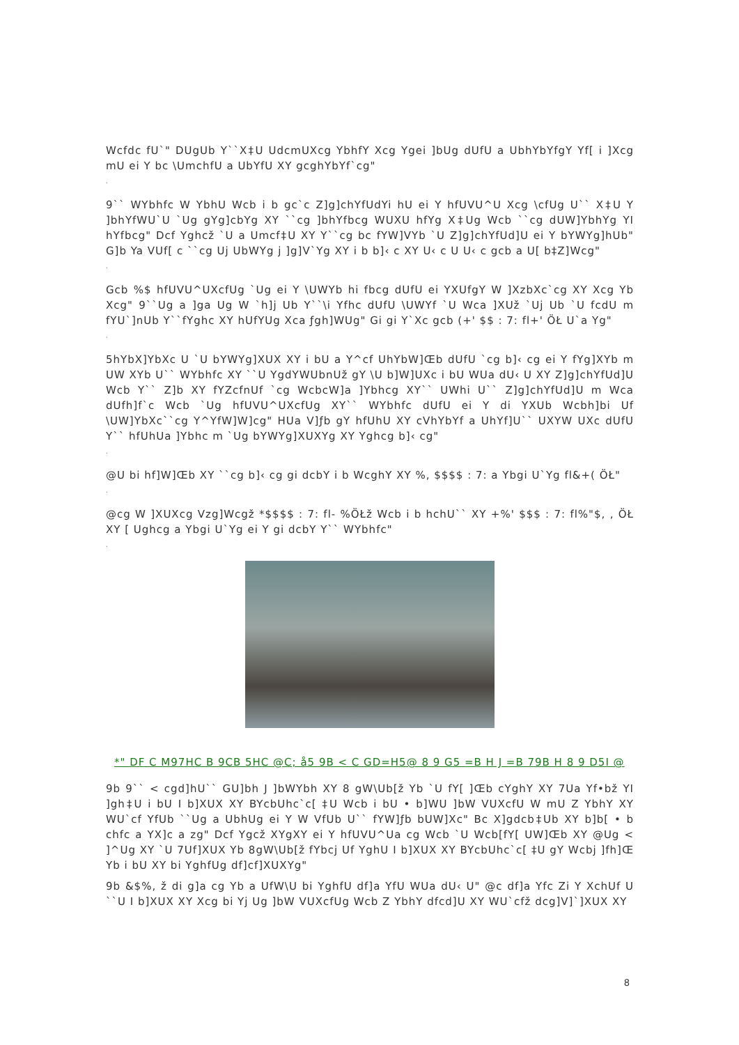Wcfdc fU`" DUgUb Y``X‡U UdcmUXcg YbhfY Xcg Ygei ]bUg dUfU a UbhYbYfgY Yf[ i ]Xcg mU ei Y bc \UmchfU a UbYfU XY gcghYbYf`cg"
·
9`` WYbhfc W YbhU Wcb i b gc`c Z]g]chYfUdYi hU ei Y hfUVU^U Xcg \cfUg U`` X‡U Y ]bhYfWU`U `Ug gYg]cbYg XY ``cg ]bhYfbcg WUXU hfYg X‡Ug Wcb ``cg dUW]YbhYg YI hYfbcg" Dcf Yghcž `U a Umcf‡U XY Y``cg bc fYW]VYb `U Z]g]chYfUd]U ei Y bYWYg]hUb" G]b Ya VUf[ c ``cg Uj UbWYg j ]g]V`Yg XY i b b]‹ c XY U‹ c U U‹ c gcb a U[ b‡Z]Wcg"
·
Gcb %$ hfUVU^UXcfUg `Ug ei Y \UWYb hi fbcg dUfU ei YXUfgY W ]XzbXc`cg XY Xcg Yb Xcg" 9``Ug a ]ga Ug W `h]j Ub Y``\i Yfhc dUfU \UWYf `U Wca ]XUž `Uj Ub `U fcdU m fYU`]nUb Y``fYghc XY hUfYUg Xca ƒgh]WUg" Gi gi Y`Xc gcb (+' $$ : 7: fl+' ÖŁ U`a Yg"
·
5hYbX]YbXc U `U bYWYg]XUX XY i bU a Y^cf UhYbW]Œb dUfU `cg b]‹ cg ei Y fYg]XYb m UW XYb U`` WYbhfc XY ``U YgdYWUbnUž gY \U b]W]UXc i bU WUa dU‹ U XY Z]g]chYfUd]U Wcb Y`` Z]b XY fYZcfnUf `cg WcbcW]a ]Ybhcg XY`` UWhi U`` Z]g]chYfUd]U m Wca dUfh]f`c Wcb `Ug hfUVU^UXcfUg XY`` WYbhfc dUfU ei Y di YXUb Wcbh]bi Uf \UW]YbXc``cg Y^YfW]W]cg" HUa V]ƒb gY hfUhU XY cVhYbYf a UhYf]U`` UXYW UXc dUfU Y`` hfUhUa ]Ybhc m `Ug bYWYg]XUXYg XY Yghcg b]‹ cg"
·
@U bi hf]W]Œb XY ``cg b]‹ cg gi dcbY i b WcghY XY %, $$$$ : 7: a Ybgi U`Yg fl&+( ÖŁ"
·
@cg W ]XUXcg Vzg]Wcgž *$$$$ : 7: fl- %ÖŁž Wcb i b hchU`` XY +%' $$$ : 7: fl%"$, , ÖŁ XY [ Ughcg a Ybgi U`Yg ei Y gi dcbY Y`` WYbhfc"
·
*" DF C M97HC B 9CB 5HC @C; å5 9B < C GD=H5@ 8 9 G5 =B H J =B 79B H 8 9 D5I @
9b 9`` < cgd]hU`` GU]bh J ]bWYbh XY 8 gW\Ub[ž Yb `U fY[ ]Œb cYghY XY 7Ua Yf•bž YI ]gh‡U i bU I b]XUX XY BYcbUhc`c[ ‡U Wcb i bU • b]WU ]bW VUXcfU W mU Z YbhY XY WU`cf YfUb ``Ug a UbhUg ei Y W VfUb U`` fYW]ƒb bUW]Xc" Bc X]gdcb‡Ub XY b]b[ • b chfc a YX]c a zg" Dcf Ygcž XYgXY ei Y hfUVU^Ua cg Wcb `U Wcb[fY[ UW]Œb XY @Ug < ]^Ug XY `U 7Uf]XUX Yb 8gW\Ub[ž fYbcj Uf YghU I b]XUX XY BYcbUhc`c[ ‡U gY Wcbj ]fh]Œ Yb i bU XY bi YghfUg df]cf]XUXYg"
9b &$%, ž di g]a cg Yb a UfW\U bi YghfU df]a YfU WUa dU‹ U" @c df]a Yfc Zi Y XchUf U ``U I b]XUX XY Xcg bi Yj Ug ]bW VUXcfUg Wcb Z YbhY dfcd]U XY WU`cfž dcg]V]`]XUX XY
8